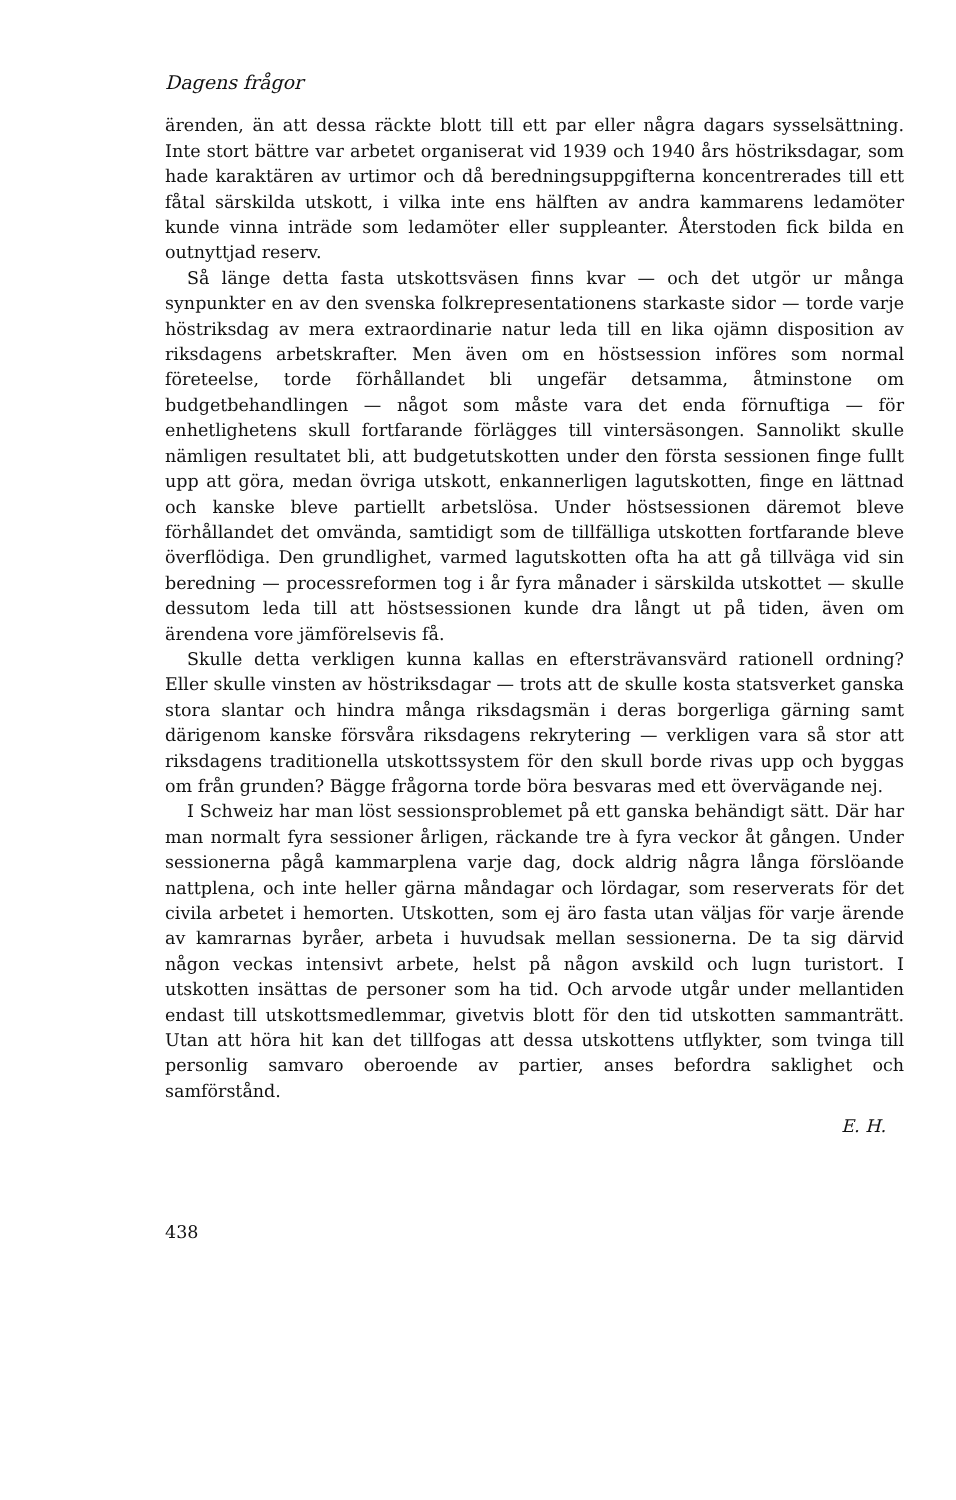Dagens frågor
ärenden, än att dessa räckte blott till ett par eller några dagars sysselsättning. Inte stort bättre var arbetet organiserat vid 1939 och 1940 års höstriksdagar, som hade karaktären av urtimor och då beredningsuppgifterna koncentrerades till ett fåtal särskilda utskott, i vilka inte ens hälften av andra kammarens ledamöter kunde vinna inträde som ledamöter eller suppleanter. Återstoden fick bilda en outnyttjad reserv.
Så länge detta fasta utskottsväsen finns kvar — och det utgör ur många synpunkter en av den svenska folkrepresentationens starkaste sidor — torde varje höstriksdag av mera extraordinarie natur leda till en lika ojämn disposition av riksdagens arbetskrafter. Men även om en höstsession införes som normal företeelse, torde förhållandet bli ungefär detsamma, åtminstone om budgetbehandlingen — något som måste vara det enda förnuftiga — för enhetlighetens skull fortfarande förlägges till vintersäsongen. Sannolikt skulle nämligen resultatet bli, att budgetutskotten under den första sessionen finge fullt upp att göra, medan övriga utskott, enkannerligen lagutskotten, finge en lättnad och kanske bleve partiellt arbetslösa. Under höstsessionen däremot bleve förhållandet det omvända, samtidigt som de tillfälliga utskotten fortfarande bleve överflödiga. Den grundlighet, varmed lagutskotten ofta ha att gå tillväga vid sin beredning — processreformen tog i år fyra månader i särskilda utskottet — skulle dessutom leda till att höstsessionen kunde dra långt ut på tiden, även om ärendena vore jämförelsevis få.
Skulle detta verkligen kunna kallas en eftersträvansvärd rationell ordning? Eller skulle vinsten av höstriksdagar — trots att de skulle kosta statsverket ganska stora slantar och hindra många riksdagsmän i deras borgerliga gärning samt därigenom kanske försvåra riksdagens rekrytering — verkligen vara så stor att riksdagens traditionella utskottssystem för den skull borde rivas upp och byggas om från grunden? Bägge frågorna torde böra besvaras med ett övervägande nej.
I Schweiz har man löst sessionsproblemet på ett ganska behändigt sätt. Där har man normalt fyra sessioner årligen, räckande tre à fyra veckor åt gången. Under sessionerna pågå kammarplena varje dag, dock aldrig några långa förslöande nattplena, och inte heller gärna måndagar och lördagar, som reserverats för det civila arbetet i hemorten. Utskotten, som ej äro fasta utan väljas för varje ärende av kamrarnas byråer, arbeta i huvudsak mellan sessionerna. De ta sig därvid någon veckas intensivt arbete, helst på någon avskild och lugn turistort. I utskotten insättas de personer som ha tid. Och arvode utgår under mellantiden endast till utskottsmedlemmar, givetvis blott för den tid utskotten sammanträtt. Utan att höra hit kan det tillfogas att dessa utskottens utflykter, som tvinga till personlig samvaro oberoende av partier, anses befordra saklighet och samförstånd.
E. H.
438